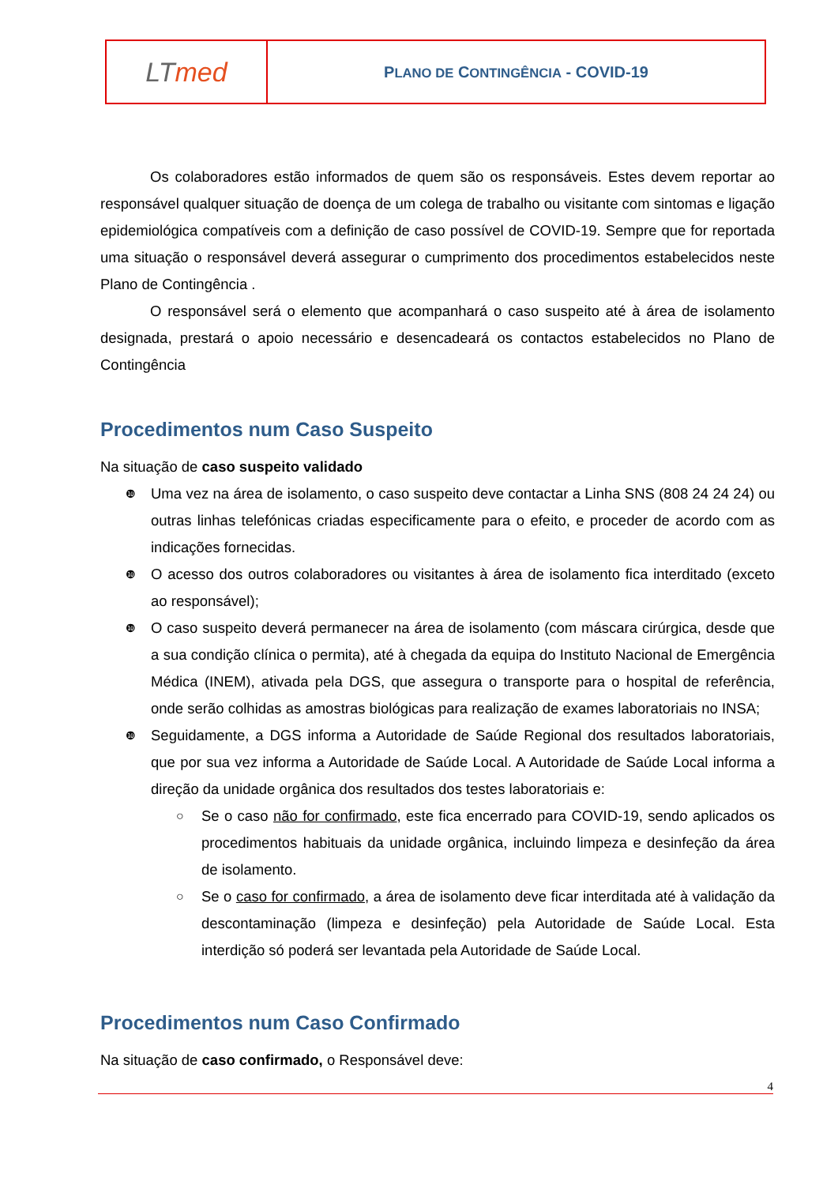| LT med | P LANO DE C ONTINGÊNCIA - COVID-19 |
Os colaboradores estão informados de quem são os responsáveis. Estes devem reportar ao responsável qualquer situação de doença de um colega de trabalho ou visitante com sintomas e ligação epidemiológica compatíveis com a definição de caso possível de COVID-19. Sempre que for reportada uma situação o responsável deverá assegurar o cumprimento dos procedimentos estabelecidos neste Plano de Contingência .
O responsável será o elemento que acompanhará o caso suspeito até à área de isolamento designada, prestará o apoio necessário e desencadeará os contactos estabelecidos no Plano de Contingência
Procedimentos num Caso Suspeito
Na situação de caso suspeito validado
❿ Uma vez na área de isolamento, o caso suspeito deve contactar a Linha SNS (808 24 24 24) ou outras linhas telefónicas criadas especificamente para o efeito, e proceder de acordo com as indicações fornecidas.
❿ O acesso dos outros colaboradores ou visitantes à área de isolamento fica interditado (exceto ao responsável);
❿ O caso suspeito deverá permanecer na área de isolamento (com máscara cirúrgica, desde que a sua condição clínica o permita), até à chegada da equipa do Instituto Nacional de Emergência Médica (INEM), ativada pela DGS, que assegura o transporte para o hospital de referência, onde serão colhidas as amostras biológicas para realização de exames laboratoriais no INSA;
❿ Seguidamente, a DGS informa a Autoridade de Saúde Regional dos resultados laboratoriais, que por sua vez informa a Autoridade de Saúde Local. A Autoridade de Saúde Local informa a direção da unidade orgânica dos resultados dos testes laboratoriais e:
○ Se o caso não for confirmado, este fica encerrado para COVID-19, sendo aplicados os procedimentos habituais da unidade orgânica, incluindo limpeza e desinfeção da área de isolamento.
○ Se o caso for confirmado, a área de isolamento deve ficar interditada até à validação da descontaminação (limpeza e desinfeção) pela Autoridade de Saúde Local. Esta interdição só poderá ser levantada pela Autoridade de Saúde Local.
Procedimentos num Caso Confirmado
Na situação de caso confirmado, o Responsável deve:
4